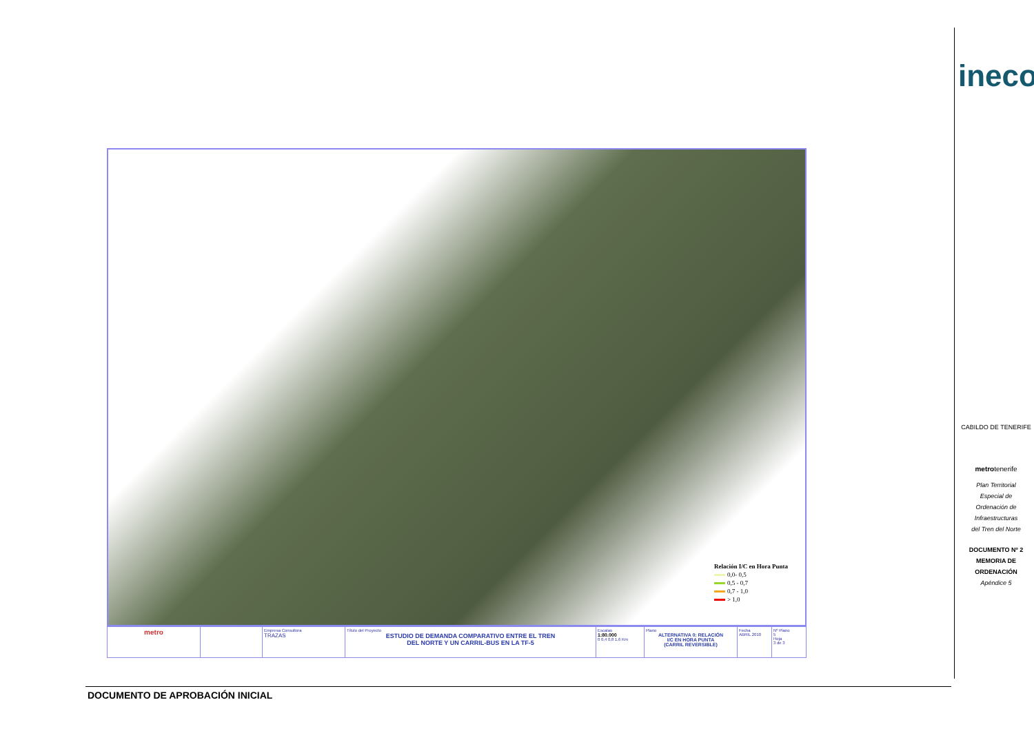Relación I/C en Hora Punta
0,0- 0,5
0,5 - 0,7
0,7 - 1,0
> 1,0
| metro | | Empresa Consultora TRAZAS | Título del Proyecto ESTUDIO DE DEMANDA COMPARATIVO ENTRE EL TREN DEL NORTE Y UN CARRIL-BUS EN LA TF-5 | Escalas 1:80.000 0 0,4 0,8 1,6 Km | Plano ALTERNATIVA 0: RELACIÓN I/C EN HORA PUNTA (CARRIL REVERSIBLE) | Fecha ABRIL 2010 | Nº Plano 5 Hoja 3 de 3 |
ineco
CABILDO DE TENERIFE
metrotenerife
Plan Territorial
Especial de
Ordenación de
Infraestructuras
del Tren del Norte
DOCUMENTO Nº 2
MEMORIA DE
ORDENACIÓN
Apéndice 5
DOCUMENTO DE APROBACIÓN INICIAL